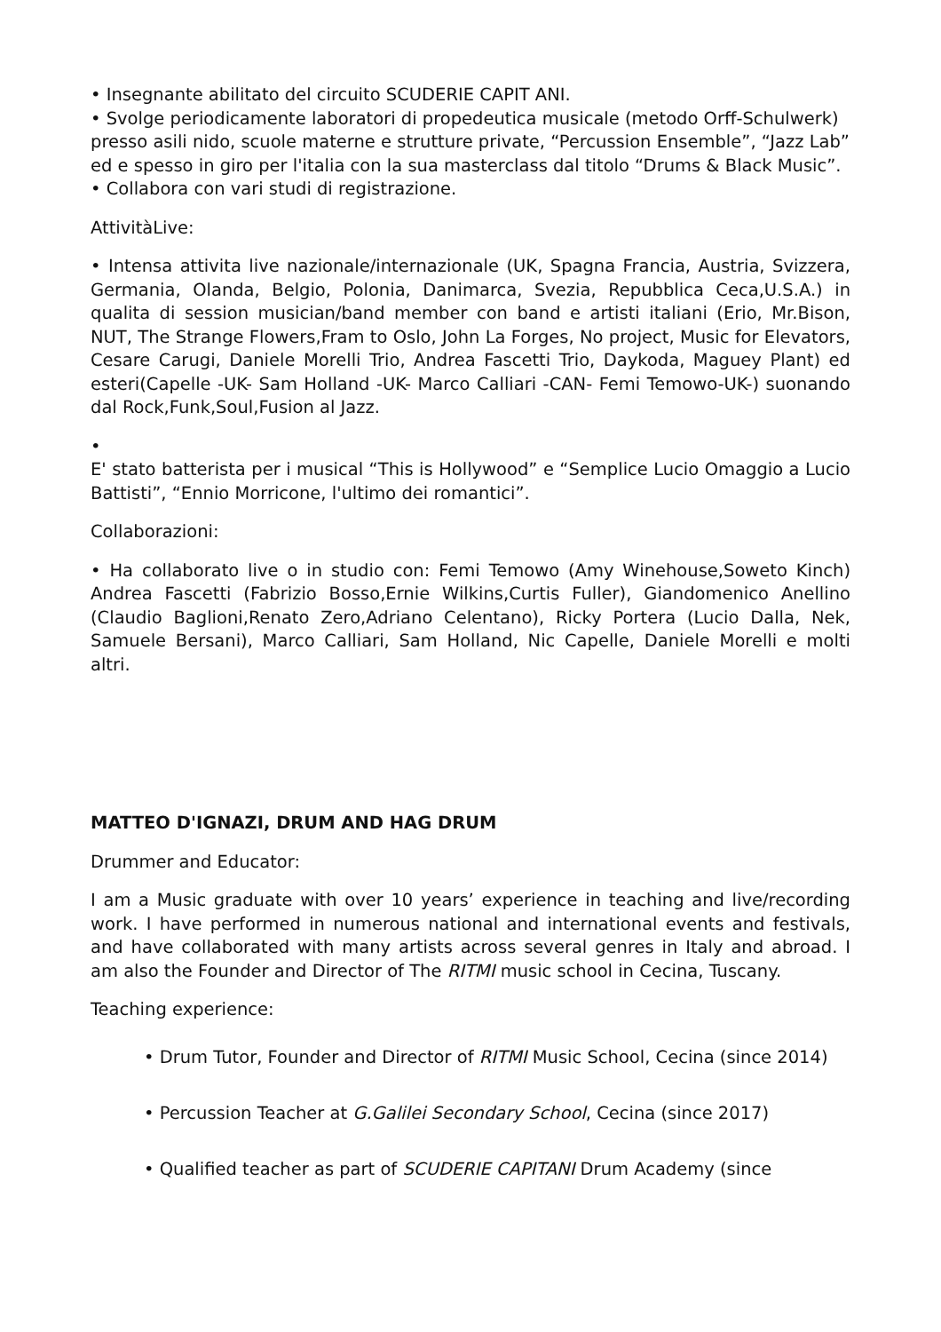• Insegnante abilitato del circuito SCUDERIE CAPIT ANI.
• Svolge periodicamente laboratori di propedeutica musicale (metodo Orff-Schulwerk) presso asili nido, scuole materne e strutture private, “Percussion Ensemble”, “Jazz Lab” ed e spesso in giro per l'italia con la sua masterclass dal titolo “Drums & Black Music”.
• Collabora con vari studi di registrazione.
AttivitàLive:
• Intensa attivita live nazionale/internazionale (UK, Spagna Francia, Austria, Svizzera, Germania, Olanda, Belgio, Polonia, Danimarca, Svezia, Repubblica Ceca,U.S.A.) in qualita di session musician/band member con band e artisti italiani (Erio, Mr.Bison, NUT, The Strange Flowers,Fram to Oslo, John La Forges, No project, Music for Elevators, Cesare Carugi, Daniele Morelli Trio, Andrea Fascetti Trio, Daykoda, Maguey Plant) ed esteri(Capelle -UK- Sam Holland -UK- Marco Calliari -CAN- Femi Temowo-UK-) suonando dal Rock,Funk,Soul,Fusion al Jazz.
•
E' stato batterista per i musical “This is Hollywood” e “Semplice Lucio Omaggio a Lucio Battisti”, “Ennio Morricone, l'ultimo dei romantici”.
Collaborazioni:
• Ha collaborato live o in studio con: Femi Temowo (Amy Winehouse,Soweto Kinch) Andrea Fascetti (Fabrizio Bosso,Ernie Wilkins,Curtis Fuller), Giandomenico Anellino (Claudio Baglioni,Renato Zero,Adriano Celentano), Ricky Portera (Lucio Dalla, Nek, Samuele Bersani), Marco Calliari, Sam Holland, Nic Capelle, Daniele Morelli e molti altri.
MATTEO D'IGNAZI, DRUM AND HAG DRUM
Drummer and Educator:
I am a Music graduate with over 10 years’ experience in teaching and live/recording work. I have performed in numerous national and international events and festivals, and have collaborated with many artists across several genres in Italy and abroad. I am also the Founder and Director of The RITMI music school in Cecina, Tuscany.
Teaching experience:
• Drum Tutor, Founder and Director of RITMI Music School, Cecina (since 2014)
• Percussion Teacher at G.Galilei Secondary School, Cecina (since 2017)
• Qualified teacher as part of SCUDERIE CAPITANI Drum Academy (since